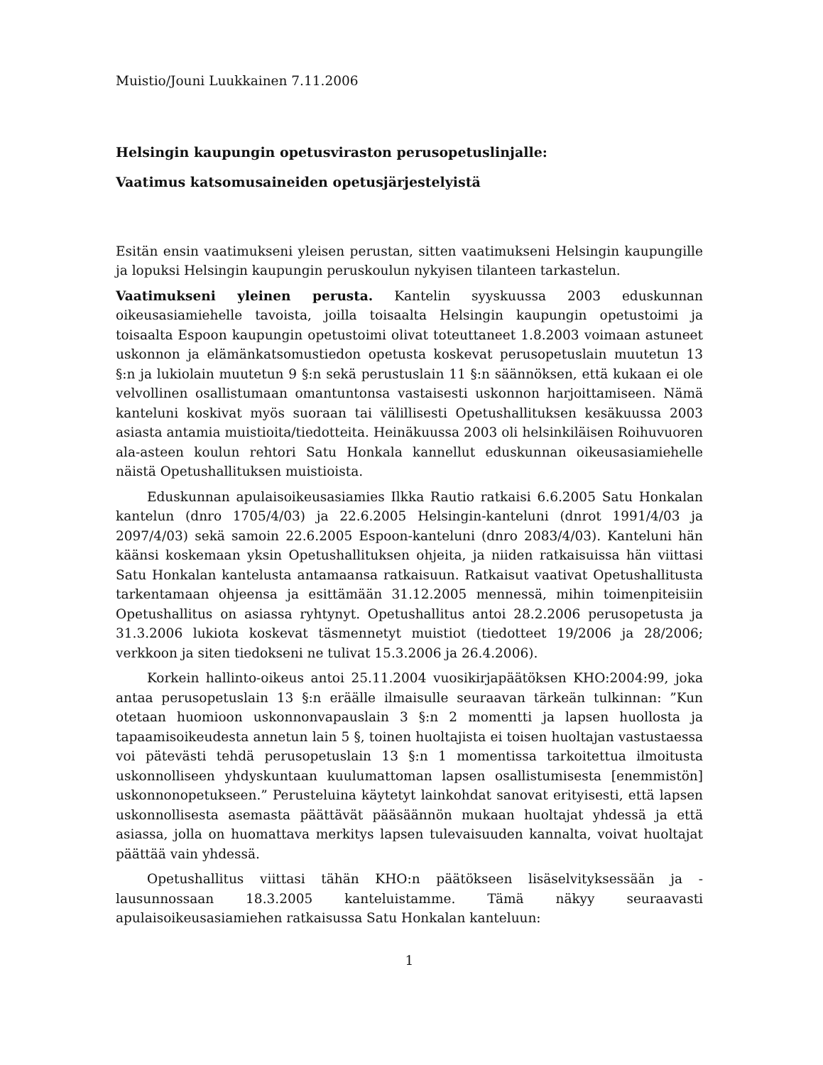Muistio/Jouni Luukkainen 7.11.2006
Helsingin kaupungin opetusviraston perusopetuslinjalle:
Vaatimus katsomusaineiden opetusjärjestelyistä
Esitän ensin vaatimukseni yleisen perustan, sitten vaatimukseni Helsingin kaupungille ja lopuksi Helsingin kaupungin peruskoulun nykyisen tilanteen tarkastelun.
Vaatimukseni yleinen perusta. Kantelin syyskuussa 2003 eduskunnan oikeusasiamiehelle tavoista, joilla toisaalta Helsingin kaupungin opetustoimi ja toisaalta Espoon kaupungin opetustoimi olivat toteuttaneet 1.8.2003 voimaan astuneet uskonnon ja elämänkatsomustiedon opetusta koskevat perusopetuslain muutetun 13 §:n ja lukiolain muutetun 9 §:n sekä perustuslain 11 §:n säännöksen, että kukaan ei ole velvollinen osallistumaan omantuntonsa vastaisesti uskonnon harjoittamiseen. Nämä kanteluni koskivat myös suoraan tai välillisesti Opetushallituksen kesäkuussa 2003 asiasta antamia muistioita/tiedotteita. Heinäkuussa 2003 oli helsinkiläisen Roihuvuoren ala-asteen koulun rehtori Satu Honkala kannellut eduskunnan oikeusasiamiehelle näistä Opetushallituksen muistioista.
Eduskunnan apulaisoikeusasiamies Ilkka Rautio ratkaisi 6.6.2005 Satu Honkalan kantelun (dnro 1705/4/03) ja 22.6.2005 Helsingin-kanteluni (dnrot 1991/4/03 ja 2097/4/03) sekä samoin 22.6.2005 Espoon-kanteluni (dnro 2083/4/03). Kanteluni hän käänsi koskemaan yksin Opetushallituksen ohjeita, ja niiden ratkaisuissa hän viittasi Satu Honkalan kantelusta antamaansa ratkaisuun. Ratkaisut vaativat Opetushallitusta tarkentamaan ohjeensa ja esittämään 31.12.2005 mennessä, mihin toimenpiteisiin Opetushallitus on asiassa ryhtynyt. Opetushallitus antoi 28.2.2006 perusopetusta ja 31.3.2006 lukiota koskevat täsmennetyt muistiot (tiedotteet 19/2006 ja 28/2006; verkkoon ja siten tiedokseni ne tulivat 15.3.2006 ja 26.4.2006).
Korkein hallinto-oikeus antoi 25.11.2004 vuosikirjapäätöksen KHO:2004:99, joka antaa perusopetuslain 13 §:n eräälle ilmaisulle seuraavan tärkeän tulkinnan: ”Kun otetaan huomioon uskonnonvapauslain 3 §:n 2 momentti ja lapsen huollosta ja tapaamisoikeudesta annetun lain 5 §, toinen huoltajista ei toisen huoltajan vastustaessa voi pätevästi tehdä perusopetuslain 13 §:n 1 momentissa tarkoitettua ilmoitusta uskonnolliseen yhdyskuntaan kuulumattoman lapsen osallistumisesta [enemmistön] uskonnonopetukseen.” Perusteluina käytetyt lainkohdat sanovat erityisesti, että lapsen uskonnollisesta asemasta päättävät pääsäännön mukaan huoltajat yhdessä ja että asiassa, jolla on huomattava merkitys lapsen tulevaisuuden kannalta, voivat huoltajat päättää vain yhdessä.
Opetushallitus viittasi tähän KHO:n päätökseen lisäselvityksessään ja -lausunnossaan 18.3.2005 kanteluistamme. Tämä näkyy seuraavasti apulaisoikeusasiamiehen ratkaisussa Satu Honkalan kanteluun:
1